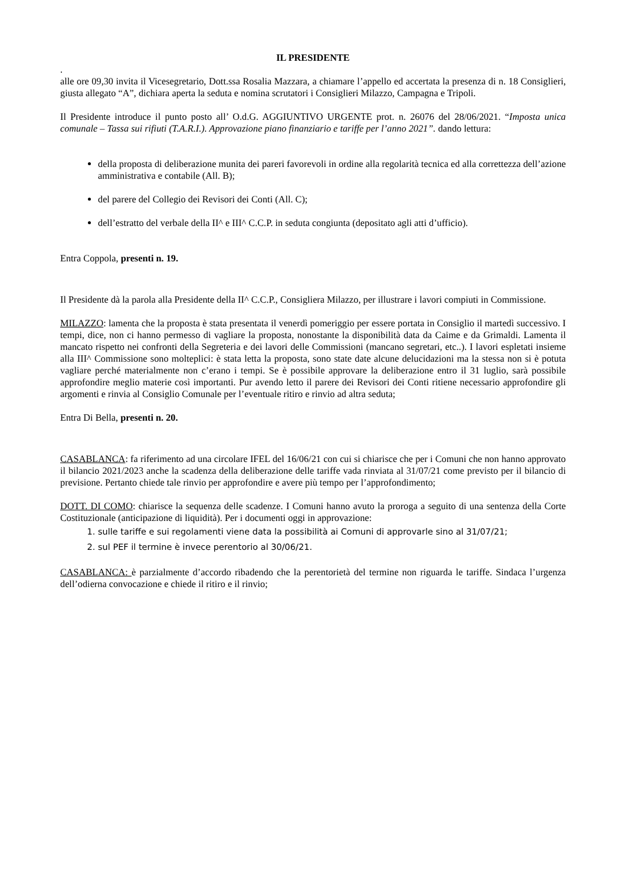IL PRESIDENTE
.
alle ore 09,30 invita il Vicesegretario, Dott.ssa Rosalia Mazzara, a chiamare l’appello ed accertata la presenza di n. 18 Consiglieri, giusta allegato “A”, dichiara aperta la seduta e nomina scrutatori i Consiglieri Milazzo, Campagna e Tripoli.
Il Presidente introduce il punto posto all’ O.d.G. AGGIUNTIVO URGENTE prot. n. 26076 del 28/06/2021. “Imposta unica comunale – Tassa sui rifiuti (T.A.R.I.). Approvazione piano finanziario e tariffe per l’anno 2021”. dando lettura:
della proposta di deliberazione munita dei pareri favorevoli in ordine alla regolarità tecnica ed alla correttezza dell’azione amministrativa e contabile (All. B);
del parere del Collegio dei Revisori dei Conti (All. C);
dell’estratto del verbale della II^ e III^ C.C.P. in seduta congiunta (depositato agli atti d’ufficio).
Entra Coppola, presenti n. 19.
Il Presidente dà la parola alla Presidente della II^ C.C.P., Consigliera Milazzo, per illustrare i lavori compiuti in Commissione.
MILAZZO: lamenta che la proposta è stata presentata il venerdì pomeriggio per essere portata in Consiglio il martedì successivo. I tempi, dice, non ci hanno permesso di vagliare la proposta, nonostante la disponibilità data da Caime e da Grimaldi. Lamenta il mancato rispetto nei confronti della Segreteria e dei lavori delle Commissioni (mancano segretari, etc..). I lavori espletati insieme alla III^ Commissione sono molteplici: è stata letta la proposta, sono state date alcune delucidazioni ma la stessa non si è potuta vagliare perché materialmente non c’erano i tempi. Se è possibile approvare la deliberazione entro il 31 luglio, sarà possibile approfondire meglio materie così importanti. Pur avendo letto il parere dei Revisori dei Conti ritiene necessario approfondire gli argomenti e rinvia al Consiglio Comunale per l’eventuale ritiro e rinvio ad altra seduta;
Entra Di Bella, presenti n. 20.
CASABLANCA: fa riferimento ad una circolare IFEL del 16/06/21 con cui si chiarisce che per i Comuni che non hanno approvato il bilancio 2021/2023 anche la scadenza della deliberazione delle tariffe vada rinviata al 31/07/21 come previsto per il bilancio di previsione. Pertanto chiede tale rinvio per approfondire e avere più tempo per l’approfondimento;
DOTT. DI COMO: chiarisce la sequenza delle scadenze. I Comuni hanno avuto la proroga a seguito di una sentenza della Corte Costituzionale (anticipazione di liquidità). Per i documenti oggi in approvazione:
1. sulle tariffe e sui regolamenti viene data la possibilità ai Comuni di approvarle sino al 31/07/21;
2. sul PEF il termine è invece perentorio al 30/06/21.
CASABLANCA: è parzialmente d’accordo ribadendo che la perentorietà del termine non riguarda le tariffe. Sindaca l’urgenza dell’odierna convocazione e chiede il ritiro e il rinvio;